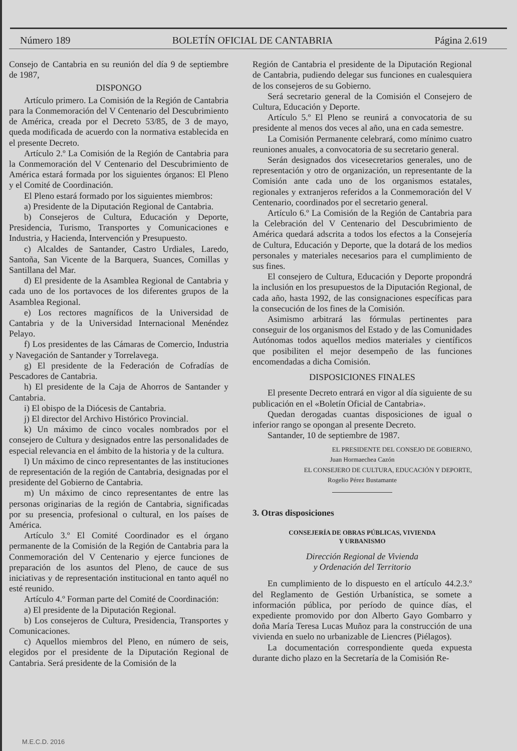Número 189 BOLETÍN OFICIAL DE CANTABRIA Página 2.619
Consejo de Cantabria en su reunión del día 9 de septiembre de 1987,
DISPONGO
Artículo primero. La Comisión de la Región de Cantabria para la Conmemoración del V Centenario del Descubrimiento de América, creada por el Decreto 53/85, de 3 de mayo, queda modificada de acuerdo con la normativa establecida en el presente Decreto.
Artículo 2.º La Comisión de la Región de Cantabria para la Conmemoración del V Centenario del Descubrimiento de América estará formada por los siguientes órganos: El Pleno y el Comité de Coordinación.
El Pleno estará formado por los siguientes miembros:
a) Presidente de la Diputación Regional de Cantabria.
b) Consejeros de Cultura, Educación y Deporte, Presidencia, Turismo, Transportes y Comunicaciones e Industria, y Hacienda, Intervención y Presupuesto.
c) Alcaldes de Santander, Castro Urdiales, Laredo, Santoña, San Vicente de la Barquera, Suances, Comillas y Santillana del Mar.
d) El presidente de la Asamblea Regional de Cantabria y cada uno de los portavoces de los diferentes grupos de la Asamblea Regional.
e) Los rectores magníficos de la Universidad de Cantabria y de la Universidad Internacional Menéndez Pelayo.
f) Los presidentes de las Cámaras de Comercio, Industria y Navegación de Santander y Torrelavega.
g) El presidente de la Federación de Cofradías de Pescadores de Cantabria.
h) El presidente de la Caja de Ahorros de Santander y Cantabria.
i) El obispo de la Diócesis de Cantabria.
j) El director del Archivo Histórico Provincial.
k) Un máximo de cinco vocales nombrados por el consejero de Cultura y designados entre las personalidades de especial relevancia en el ámbito de la historia y de la cultura.
l) Un máximo de cinco representantes de las instituciones de representación de la región de Cantabria, designadas por el presidente del Gobierno de Cantabria.
m) Un máximo de cinco representantes de entre las personas originarias de la región de Cantabria, significadas por su presencia, profesional o cultural, en los países de América.
Artículo 3.º El Comité Coordinador es el órgano permanente de la Comisión de la Región de Cantabria para la Conmemoración del V Centenario y ejerce funciones de preparación de los asuntos del Pleno, de cauce de sus iniciativas y de representación institucional en tanto aquél no esté reunido.
Artículo 4.º Forman parte del Comité de Coordinación:
a) El presidente de la Diputación Regional.
b) Los consejeros de Cultura, Presidencia, Transportes y Comunicaciones.
c) Aquellos miembros del Pleno, en número de seis, elegidos por el presidente de la Diputación Regional de Cantabria. Será presidente de la Comisión de la
Región de Cantabria el presidente de la Diputación Regional de Cantabria, pudiendo delegar sus funciones en cualesquiera de los consejeros de su Gobierno.
Será secretario general de la Comisión el Consejero de Cultura, Educación y Deporte.
Artículo 5.º El Pleno se reunirá a convocatoria de su presidente al menos dos veces al año, una en cada semestre.
La Comisión Permanente celebrará, como mínimo cuatro reuniones anuales, a convocatoria de su secretario general.
Serán designados dos vicesecretarios generales, uno de representación y otro de organización, un representante de la Comisión ante cada uno de los organismos estatales, regionales y extranjeros referidos a la Conmemoración del V Centenario, coordinados por el secretario general.
Artículo 6.º La Comisión de la Región de Cantabria para la Celebración del V Centenario del Descubrimiento de América quedará adscrita a todos los efectos a la Consejería de Cultura, Educación y Deporte, que la dotará de los medios personales y materiales necesarios para el cumplimiento de sus fines.
El consejero de Cultura, Educación y Deporte propondrá la inclusión en los presupuestos de la Diputación Regional, de cada año, hasta 1992, de las consignaciones específicas para la consecución de los fines de la Comisión.
Asimismo arbitrará las fórmulas pertinentes para conseguir de los organismos del Estado y de las Comunidades Autónomas todos aquellos medios materiales y científicos que posibiliten el mejor desempeño de las funciones encomendadas a dicha Comisión.
DISPOSICIONES FINALES
El presente Decreto entrará en vigor al día siguiente de su publicación en el «Boletín Oficial de Cantabria».
Quedan derogadas cuantas disposiciones de igual o inferior rango se opongan al presente Decreto.
Santander, 10 de septiembre de 1987.
EL PRESIDENTE DEL CONSEJO DE GOBIERNO,
Juan Hormaechea Cazón
EL CONSEJERO DE CULTURA, EDUCACIÓN Y DEPORTE,
Rogelio Pérez Bustamante
3. Otras disposiciones
CONSEJERÍA DE OBRAS PÚBLICAS, VIVIENDA
Y URBANISMO
Dirección Regional de Vivienda
y Ordenación del Territorio
En cumplimiento de lo dispuesto en el artículo 44.2.3.º del Reglamento de Gestión Urbanística, se somete a información pública, por período de quince días, el expediente promovido por don Alberto Gayo Gombarro y doña María Teresa Lucas Muñoz para la construcción de una vivienda en suelo no urbanizable de Liencres (Piélagos).
La documentación correspondiente queda expuesta durante dicho plazo en la Secretaría de la Comisión Re-
M.E.C.D. 2016